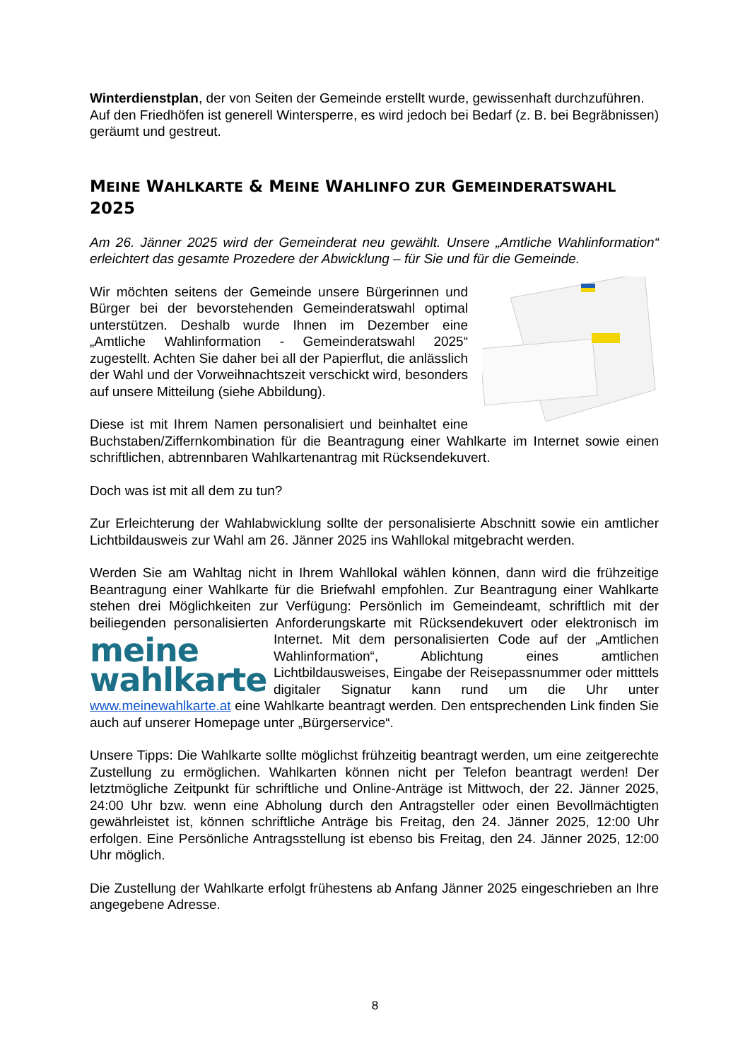Winterdienstplan, der von Seiten der Gemeinde erstellt wurde, gewissenhaft durchzuführen.
Auf den Friedhöfen ist generell Wintersperre, es wird jedoch bei Bedarf (z. B. bei Begräbnissen) geräumt und gestreut.
MEINE WAHLKARTE & MEINE WAHLINFO ZUR GEMEINDERATSWAHL 2025
Am 26. Jänner 2025 wird der Gemeinderat neu gewählt. Unsere „Amtliche Wahlinformation“ erleichtert das gesamte Prozedere der Abwicklung – für Sie und für die Gemeinde.
Wir möchten seitens der Gemeinde unsere Bürgerinnen und Bürger bei der bevorstehenden Gemeinderatswahl optimal unterstützen. Deshalb wurde Ihnen im Dezember eine „Amtliche Wahlinformation - Gemeinderatswahl 2025“ zugestellt. Achten Sie daher bei all der Papierflut, die anlässlich der Wahl und der Vorweihnachtszeit verschickt wird, besonders auf unsere Mitteilung (siehe Abbildung).
Diese ist mit Ihrem Namen personalisiert und beinhaltet eine Buchstaben/Ziffernkombination für die Beantragung einer Wahlkarte im Internet sowie einen schriftlichen, abtrennbaren Wahlkartenantrag mit Rücksendekuvert.
Doch was ist mit all dem zu tun?
Zur Erleichterung der Wahlabwicklung sollte der personalisierte Abschnitt sowie ein amtlicher Lichtbildausweis zur Wahl am 26. Jänner 2025 ins Wahllokal mitgebracht werden.
Werden Sie am Wahltag nicht in Ihrem Wahllokal wählen können, dann wird die frühzeitige Beantragung einer Wahlkarte für die Briefwahl empfohlen. Zur Beantragung einer Wahlkarte stehen drei Möglichkeiten zur Verfügung: Persönlich im Gemeindeamt, schriftlich mit der beiliegenden personalisierten Anforderungskarte mit Rücksendekuvert oder elektronisch im Internet. Mit dem personalisierten Code auf der „Amtlichen meine
wahlkarte Wahlinformation“, Ablichtung eines amtlichen Lichtbildausweises, Eingabe der Reisepassnummer oder mitttels digitaler Signatur kann rund um die Uhr unter www.meinewahlkarte.at eine Wahlkarte beantragt werden. Den entsprechenden Link finden Sie auch auf unserer Homepage unter „Bürgerservice“.
Unsere Tipps: Die Wahlkarte sollte möglichst frühzeitig beantragt werden, um eine zeitgerechte Zustellung zu ermöglichen. Wahlkarten können nicht per Telefon beantragt werden! Der letztmögliche Zeitpunkt für schriftliche und Online-Anträge ist Mittwoch, der 22. Jänner 2025, 24:00 Uhr bzw. wenn eine Abholung durch den Antragsteller oder einen Bevollmächtigten gewährleistet ist, können schriftliche Anträge bis Freitag, den 24. Jänner 2025, 12:00 Uhr erfolgen. Eine Persönliche Antragsstellung ist ebenso bis Freitag, den 24. Jänner 2025, 12:00 Uhr möglich.
Die Zustellung der Wahlkarte erfolgt frühestens ab Anfang Jänner 2025 eingeschrieben an Ihre angegebene Adresse.
8